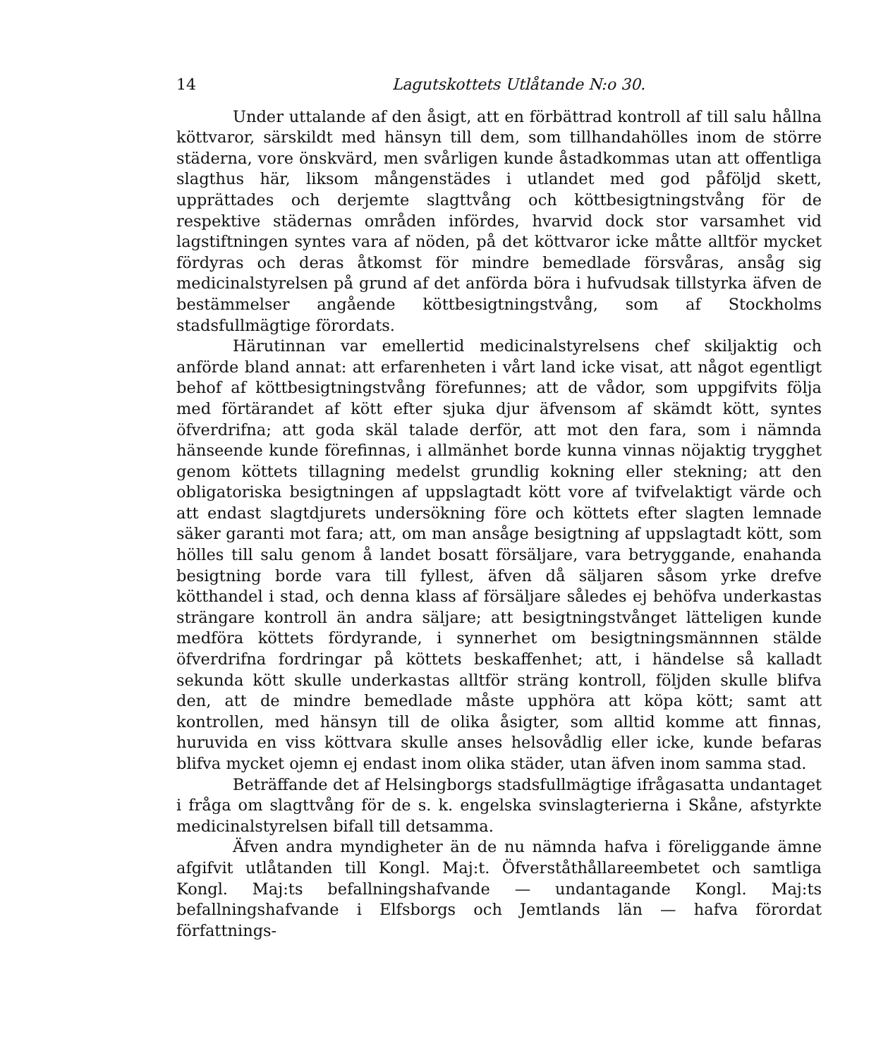14 Lagutskottets Utlåtande N:o 30.
Under uttalande af den åsigt, att en förbättrad kontroll af till salu hållna köttvaror, särskildt med hänsyn till dem, som tillhandahölles inom de större städerna, vore önskvärd, men svårligen kunde åstadkommas utan att offentliga slagthus här, liksom mångenstädes i utlandet med god påföljd skett, upprättades och derjemte slagttvång och köttbesigtningstvång för de respektive städernas områden infördes, hvarvid dock stor varsamhet vid lagstiftningen syntes vara af nöden, på det köttvaror icke måtte alltför mycket fördyras och deras åtkomst för mindre bemedlade försvåras, ansåg sig medicinalstyrelsen på grund af det anförda böra i hufvudsak tillstyrka äfven de bestämmelser angående köttbesigtningstvång, som af Stockholms stadsfullmägtige förordats.
Härutinnan var emellertid medicinalstyrelsens chef skiljaktig och anförde bland annat: att erfarenheten i vårt land icke visat, att något egentligt behof af köttbesigtningstvång förefunnes; att de vådor, som uppgifvits följa med förtärandet af kött efter sjuka djur äfvensom af skämdt kött, syntes öfverdrifna; att goda skäl talade derför, att mot den fara, som i nämnda hänseende kunde förefinnas, i allmänhet borde kunna vinnas nöjaktig trygghet genom köttets tillagning medelst grundlig kokning eller stekning; att den obligatoriska besigtningen af uppslagtadt kött vore af tvifvelaktigt värde och att endast slagtdjurets undersökning före och köttets efter slagten lemnade säker garanti mot fara; att, om man ansåge besigtning af uppslagtadt kött, som hölles till salu genom å landet bosatt försäljare, vara betryggande, enahanda besigtning borde vara till fyllest, äfven då säljaren såsom yrke drefve kötthandel i stad, och denna klass af försäljare således ej behöfva underkastas strängare kontroll än andra säljare; att besigtningstvånget lätteligen kunde medföra köttets fördyrande, i synnerhet om besigtningsmännnen stälde öfverdrifna fordringar på köttets beskaffenhet; att, i händelse så kalladt sekunda kött skulle underkastas alltför sträng kontroll, följden skulle blifva den, att de mindre bemedlade måste upphöra att köpa kött; samt att kontrollen, med hänsyn till de olika åsigter, som alltid komme att finnas, huruvida en viss köttvara skulle anses helsovådlig eller icke, kunde befaras blifva mycket ojemn ej endast inom olika städer, utan äfven inom samma stad.
Beträffande det af Helsingborgs stadsfullmägtige ifrågasatta undantaget i fråga om slagttvång för de s. k. engelska svinslagterierna i Skåne, afstyrkte medicinalstyrelsen bifall till detsamma.
Äfven andra myndigheter än de nu nämnda hafva i föreliggande ämne afgifvit utlåtanden till Kongl. Maj:t. Öfverståthållareembetet och samtliga Kongl. Maj:ts befallningshafvande — undantagande Kongl. Maj:ts befallningshafvande i Elfsborgs och Jemtlands län — hafva förordat författnings-